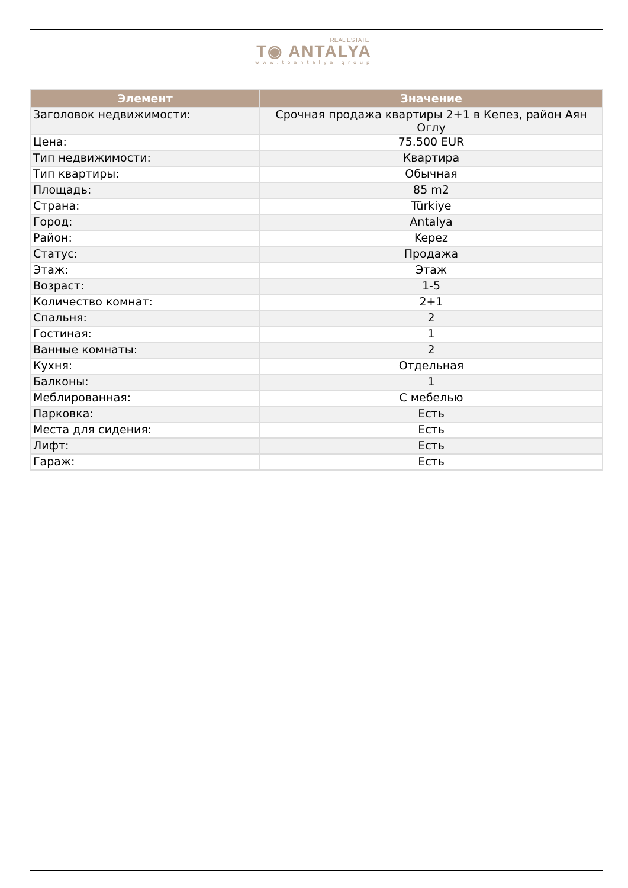REAL ESTATE
T◉ ANTALYA
www.toantalya.group
| Элемент | Значение |
| --- | --- |
| Заголовок недвижимости: | Срочная продажа квартиры 2+1 в Кепез, район Аян Оглу |
| Цена: | 75.500 EUR |
| Тип недвижимости: | Квартира |
| Тип квартиры: | Обычная |
| Площадь: | 85 m2 |
| Страна: | Türkiye |
| Город: | Antalya |
| Район: | Kepez |
| Статус: | Продажа |
| Этаж: | Этаж |
| Возраст: | 1-5 |
| Количество комнат: | 2+1 |
| Спальня: | 2 |
| Гостиная: | 1 |
| Ванные комнаты: | 2 |
| Кухня: | Отдельная |
| Балконы: | 1 |
| Меблированная: | С мебелью |
| Парковка: | Есть |
| Места для сидения: | Есть |
| Лифт: | Есть |
| Гараж: | Есть |